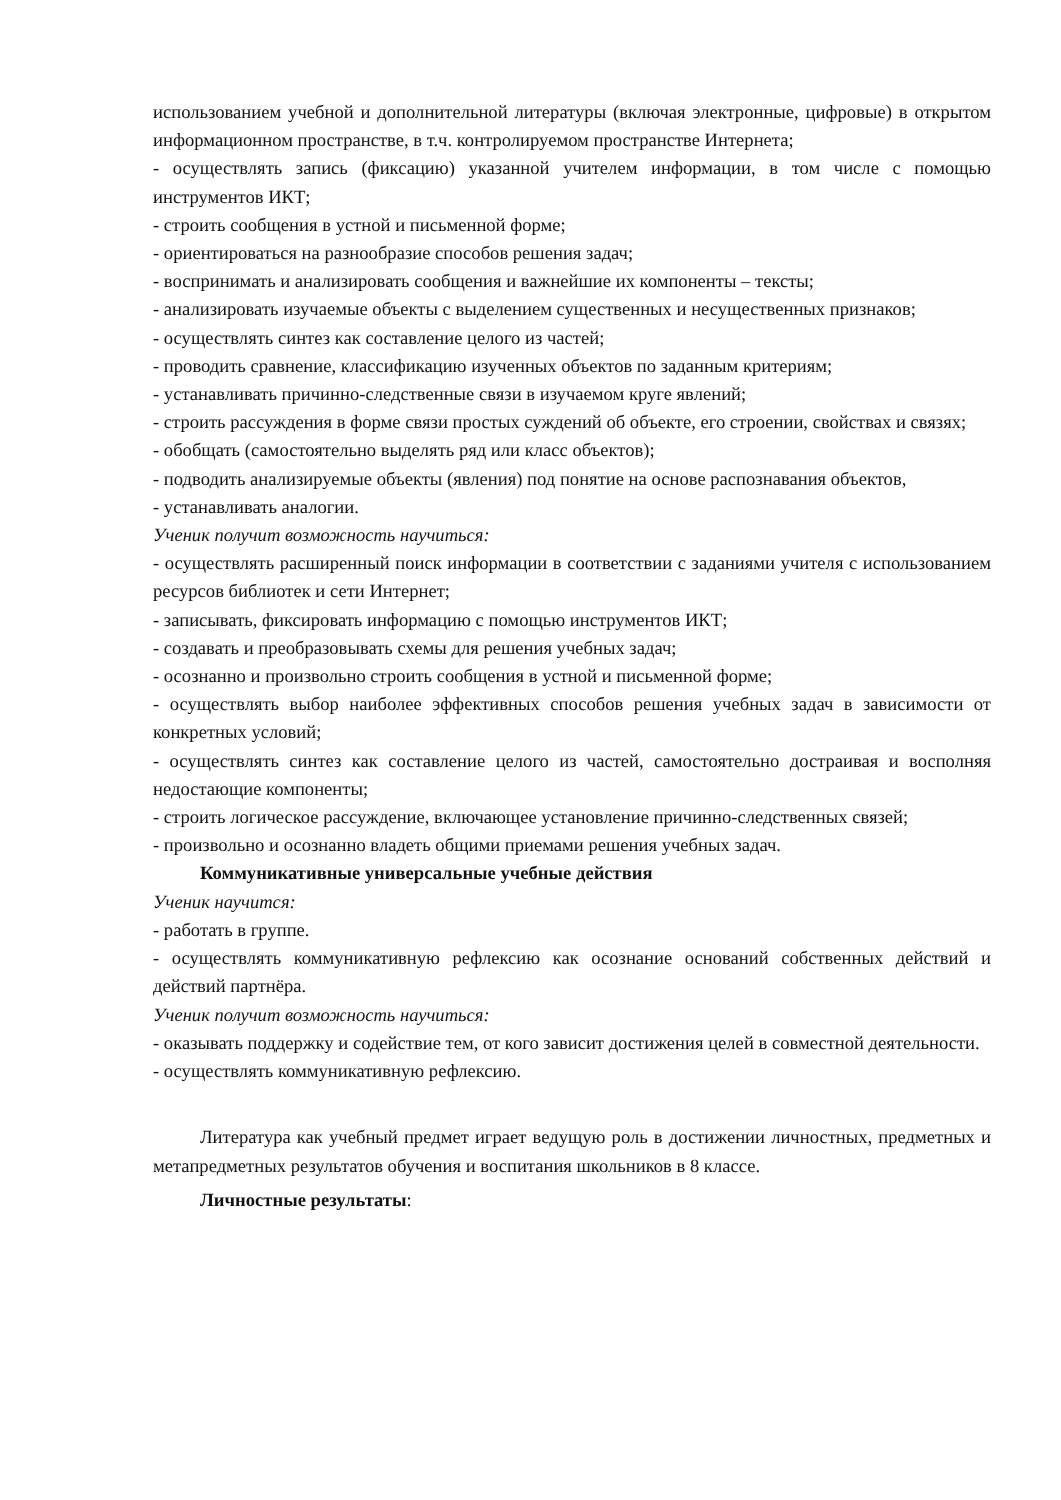использованием учебной и дополнительной литературы (включая электронные, цифровые) в открытом информационном пространстве, в т.ч. контролируемом пространстве Интернета;
- осуществлять запись (фиксацию) указанной учителем информации, в том числе с помощью инструментов ИКТ;
- строить сообщения в устной и письменной форме;
- ориентироваться на разнообразие способов решения задач;
- воспринимать и анализировать сообщения и важнейшие их компоненты – тексты;
- анализировать изучаемые объекты с выделением существенных и несущественных признаков;
- осуществлять синтез как составление целого из частей;
- проводить сравнение, классификацию изученных объектов по заданным критериям;
- устанавливать причинно-следственные связи в изучаемом круге явлений;
- строить рассуждения в форме связи простых суждений об объекте, его строении, свойствах и связях;
- обобщать (самостоятельно выделять ряд или класс объектов);
- подводить анализируемые объекты (явления) под понятие на основе распознавания объектов,
- устанавливать аналогии.
Ученик получит возможность научиться:
- осуществлять расширенный поиск информации в соответствии с заданиями учителя с использованием ресурсов библиотек и сети Интернет;
- записывать, фиксировать информацию с помощью инструментов ИКТ;
- создавать и преобразовывать схемы для решения учебных задач;
- осознанно и произвольно строить сообщения в устной и письменной форме;
- осуществлять выбор наиболее эффективных способов решения учебных задач в зависимости от конкретных условий;
- осуществлять синтез как составление целого из частей, самостоятельно достраивая и восполняя недостающие компоненты;
- строить логическое рассуждение, включающее установление причинно-следственных связей;
- произвольно и осознанно владеть общими приемами решения учебных задач.
Коммуникативные универсальные учебные действия
Ученик научится:
- работать в группе.
- осуществлять коммуникативную рефлексию как осознание оснований собственных действий и действий партнёра.
Ученик получит возможность научиться:
- оказывать поддержку и содействие тем, от кого зависит достижения целей в совместной деятельности.
- осуществлять коммуникативную рефлексию.
Литература как учебный предмет играет ведущую роль в достижении личностных, предметных и метапредметных результатов обучения и воспитания школьников в 8 классе.
Личностные результаты: